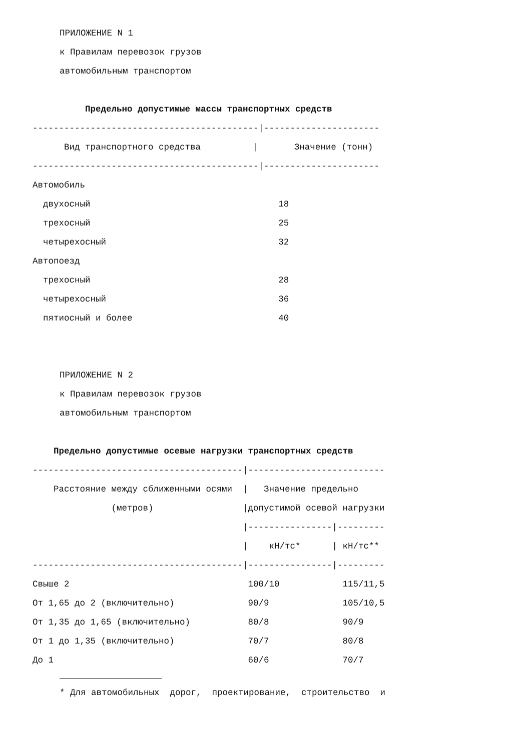ПРИЛОЖЕНИЕ N 1
к Правилам перевозок грузов
автомобильным транспортом
Предельно допустимые массы транспортных средств
| -------------------------------------------/---------------------- | |
| Вид транспортного средства / | Значение (тонн) |
| -------------------------------------------/---------------------- | |
| Автомобиль | |
| двухосный | 18 |
| трехосный | 25 |
| четырехосный | 32 |
| Автопоезд | |
| трехосный | 28 |
| четырехосный | 36 |
| пятиосный и более | 40 |
ПРИЛОЖЕНИЕ N 2
к Правилам перевозок грузов
автомобильным транспортом
Предельно допустимые осевые нагрузки транспортных средств
| ----------------------------------------/-------------------------- | | |
| Расстояние между сближенными осями / | Значение предельно | |
| (метров) / | допустимой осевой нагрузки | |
| / | ----------------/--------- | |
| / | кН/тс* / | кН/тс** |
| ----------------------------------------/----------------/--------- | | |
| Свыше 2 | 100/10 | 115/11,5 |
| От 1,65 до 2 (включительно) | 90/9 | 105/10,5 |
| От 1,35 до 1,65 (включительно) | 80/8 | 90/9 |
| От 1 до 1,35 (включительно) | 70/7 | 80/8 |
| До 1 | 60/6 | 70/7 |
* Для автомобильных дорог, проектирование, строительство и